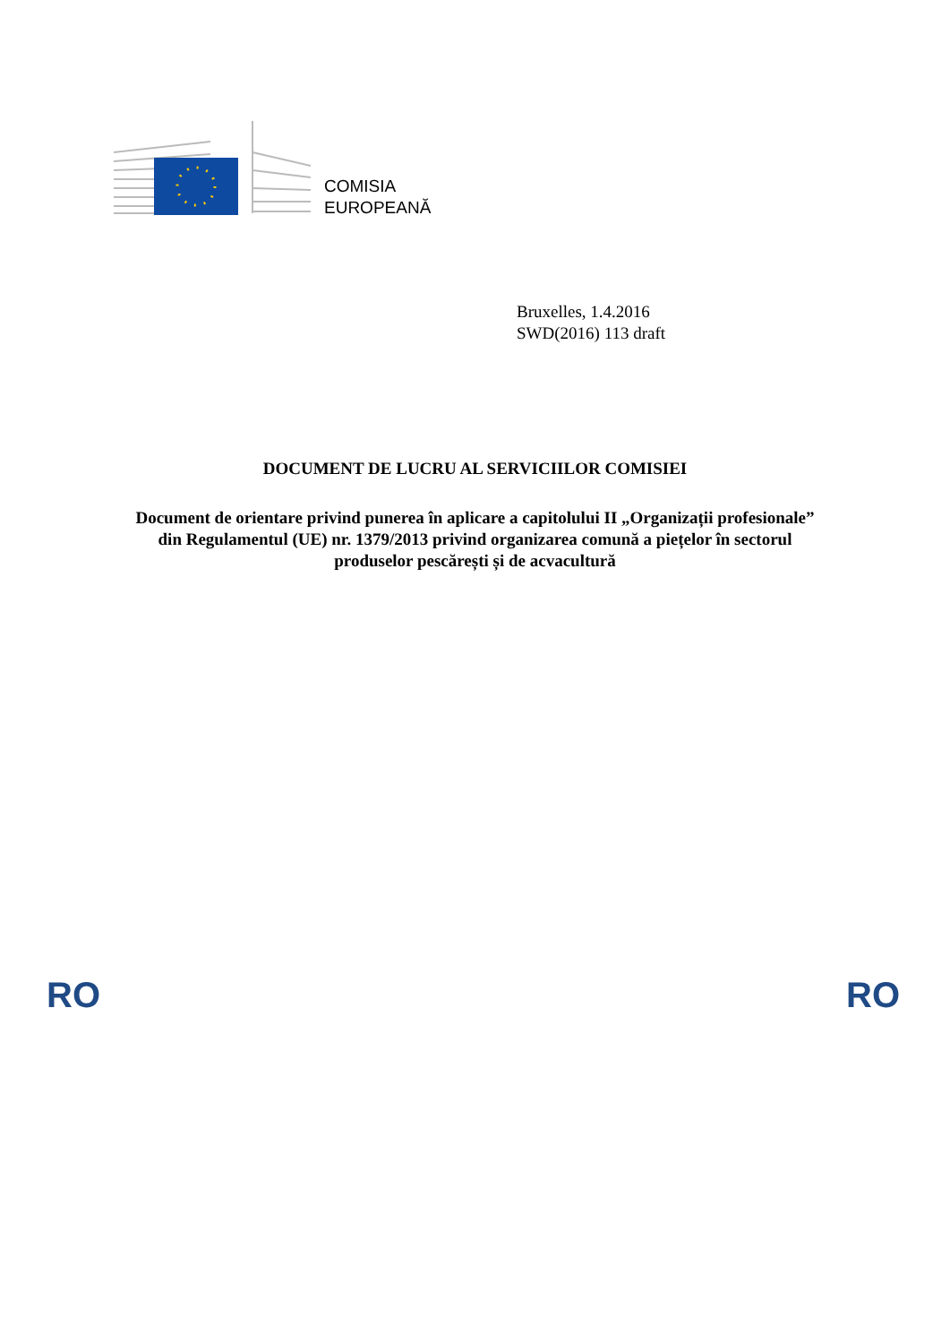COMISIA
EUROPEANĂ
Bruxelles, 1.4.2016
SWD(2016) 113 draft
DOCUMENT DE LUCRU AL SERVICIILOR COMISIEI
Document de orientare privind punerea în aplicare a capitolului II „Organizații profesionale” din Regulamentul (UE) nr. 1379/2013 privind organizarea comună a piețelor în sectorul produselor pescărești și de acvacultură
RO RO